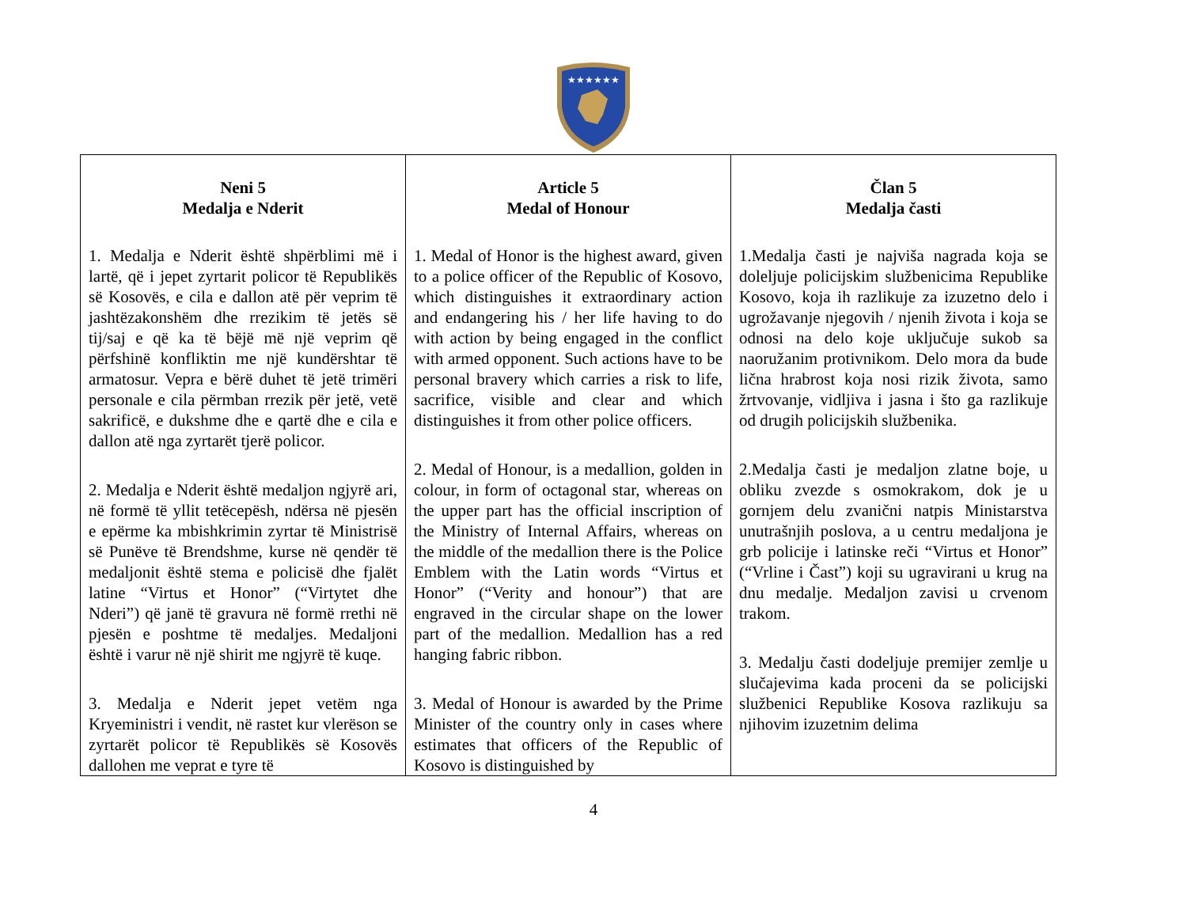★★★★★★
| Neni 5 Medalja e Nderit 1. Medalja e Nderit është shpërblimi më i lartë, që i jepet zyrtarit policor të Republikës së Kosovës, e cila e dallon atë për veprim të jashtëzakonshëm dhe rrezikim të jetës së tij/saj e që ka të bëjë më një veprim që përfshinë konfliktin me një kundërshtar të armatosur. Vepra e bërë duhet të jetë trimëri personale e cila përmban rrezik për jetë, vetë sakrificë, e dukshme dhe e qartë dhe e cila e dallon atë nga zyrtarët tjerë policor. 2. Medalja e Nderit është medaljon ngjyrë ari, në formë të yllit tetëcepësh, ndërsa në pjesën e epërme ka mbishkrimin zyrtar të Ministrisë së Punëve të Brendshme, kurse në qendër të medaljonit është stema e policisë dhe fjalët latine “Virtus et Honor” (“Virtytet dhe Nderi”) që janë të gravura në formë rrethi në pjesën e poshtme të medaljes. Medaljoni është i varur në një shirit me ngjyrë të kuqe. 3. Medalja e Nderit jepet vetëm nga Kryeministri i vendit, në rastet kur vlerëson se zyrtarët policor të Republikës së Kosovës dallohen me veprat e tyre të | Article 5 Medal of Honour 1. Medal of Honor is the highest award, given to a police officer of the Republic of Kosovo, which distinguishes it extraordinary action and endangering his / her life having to do with action by being engaged in the conflict with armed opponent. Such actions have to be personal bravery which carries a risk to life, sacrifice, visible and clear and which distinguishes it from other police officers. 2. Medal of Honour, is a medallion, golden in colour, in form of octagonal star, whereas on the upper part has the official inscription of the Ministry of Internal Affairs, whereas on the middle of the medallion there is the Police Emblem with the Latin words “Virtus et Honor” (“Verity and honour”) that are engraved in the circular shape on the lower part of the medallion. Medallion has a red hanging fabric ribbon. 3. Medal of Honour is awarded by the Prime Minister of the country only in cases where estimates that officers of the Republic of Kosovo is distinguished by | Član 5 Medalja časti 1.Medalja časti je najviša nagrada koja se doleljuje policijskim službenicima Republike Kosovo, koja ih razlikuje za izuzetno delo i ugrožavanje njegovih / njenih života i koja se odnosi na delo koje uključuje sukob sa naoružanim protivnikom. Delo mora da bude lična hrabrost koja nosi rizik života, samo žrtvovanje, vidljiva i jasna i što ga razlikuje od drugih policijskih službenika. 2.Medalja časti je medaljon zlatne boje, u obliku zvezde s osmokrakom, dok je u gornjem delu zvanični natpis Ministarstva unutrašnjih poslova, a u centru medaljona je grb policije i latinske reči “Virtus et Honor” (“Vrline i Čast”) koji su ugravirani u krug na dnu medalje. Medaljon zavisi u crvenom trakom. 3. Medalju časti dodeljuje premijer zemlje u slučajevima kada proceni da se policijski službenici Republike Kosova razlikuju sa njihovim izuzetnim delima |
4